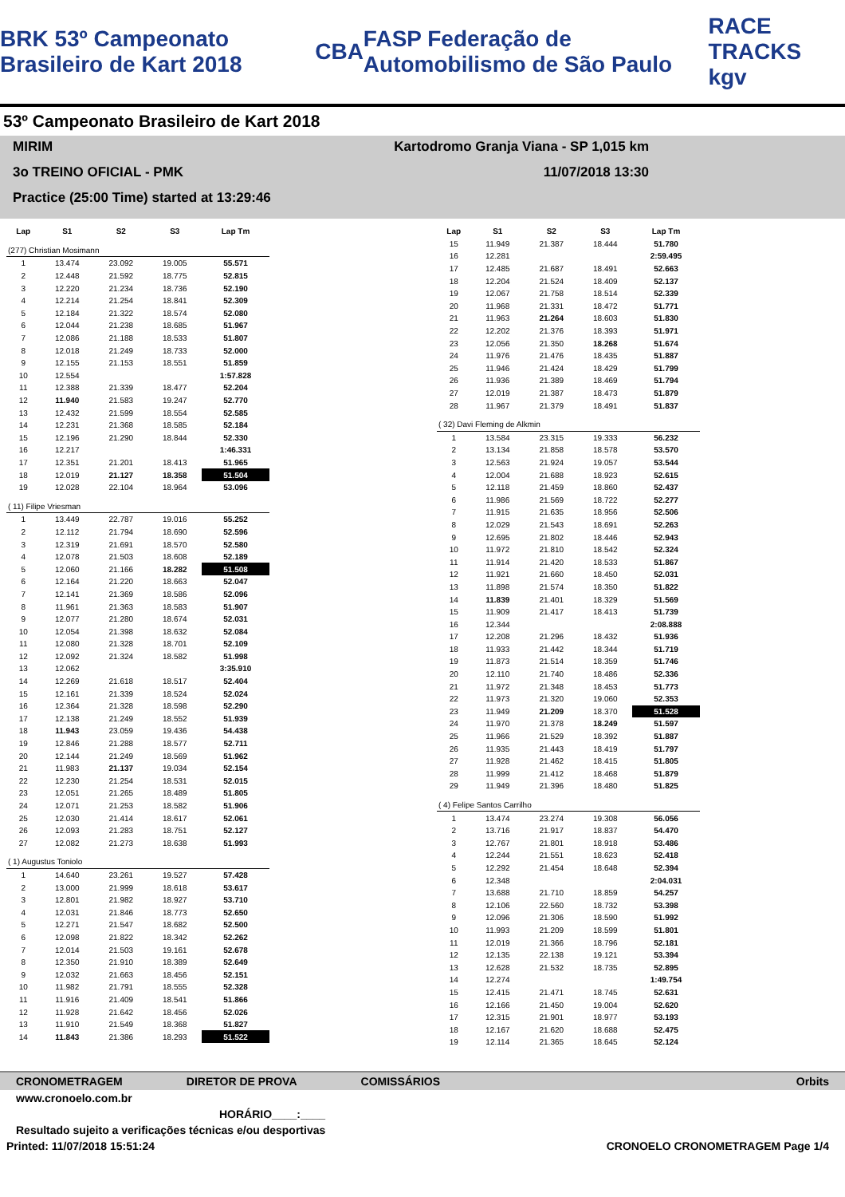BRK 53º Campeonato Brasileiro de Kart 2018 CBA FASP Federação de Automobilismo de São Paulo RACE TRACKS kgv
53º Campeonato Brasileiro de Kart 2018
MIRIM
3o TREINO OFICIAL - PMK
Practice (25:00 Time) started at 13:29:46
Kartodromo Granja Viana - SP 1,015 km
11/07/2018 13:30
| Lap | S1 | S2 | S3 | Lap Tm |
| --- | --- | --- | --- | --- |
| (277) Christian Mosimann | | | | |
| 1 | 13.474 | 23.092 | 19.005 | 55.571 |
| 2 | 12.448 | 21.592 | 18.775 | 52.815 |
| 3 | 12.220 | 21.234 | 18.736 | 52.190 |
| 4 | 12.214 | 21.254 | 18.841 | 52.309 |
| 5 | 12.184 | 21.322 | 18.574 | 52.080 |
| 6 | 12.044 | 21.238 | 18.685 | 51.967 |
| 7 | 12.086 | 21.188 | 18.533 | 51.807 |
| 8 | 12.018 | 21.249 | 18.733 | 52.000 |
| 9 | 12.155 | 21.153 | 18.551 | 51.859 |
| 10 | 12.554 | | | 1:57.828 |
| 11 | 12.388 | 21.339 | 18.477 | 52.204 |
| 12 | 11.940 | 21.583 | 19.247 | 52.770 |
| 13 | 12.432 | 21.599 | 18.554 | 52.585 |
| 14 | 12.231 | 21.368 | 18.585 | 52.184 |
| 15 | 12.196 | 21.290 | 18.844 | 52.330 |
| 16 | 12.217 | | | 1:46.331 |
| 17 | 12.351 | 21.201 | 18.413 | 51.965 |
| 18 | 12.019 | 21.127 | 18.358 | 51.504 |
| 19 | 12.028 | 22.104 | 18.964 | 53.096 |
| ( 11) Filipe Vriesman | | | | |
| 1 | 13.449 | 22.787 | 19.016 | 55.252 |
| 2 | 12.112 | 21.794 | 18.690 | 52.596 |
| 3 | 12.319 | 21.691 | 18.570 | 52.580 |
| 4 | 12.078 | 21.503 | 18.608 | 52.189 |
| 5 | 12.060 | 21.166 | 18.282 | 51.508 |
| 6 | 12.164 | 21.220 | 18.663 | 52.047 |
| 7 | 12.141 | 21.369 | 18.586 | 52.096 |
| 8 | 11.961 | 21.363 | 18.583 | 51.907 |
| 9 | 12.077 | 21.280 | 18.674 | 52.031 |
| 10 | 12.054 | 21.398 | 18.632 | 52.084 |
| 11 | 12.080 | 21.328 | 18.701 | 52.109 |
| 12 | 12.092 | 21.324 | 18.582 | 51.998 |
| 13 | 12.062 | | | 3:35.910 |
| 14 | 12.269 | 21.618 | 18.517 | 52.404 |
| 15 | 12.161 | 21.339 | 18.524 | 52.024 |
| 16 | 12.364 | 21.328 | 18.598 | 52.290 |
| 17 | 12.138 | 21.249 | 18.552 | 51.939 |
| 18 | 11.943 | 23.059 | 19.436 | 54.438 |
| 19 | 12.846 | 21.288 | 18.577 | 52.711 |
| 20 | 12.144 | 21.249 | 18.569 | 51.962 |
| 21 | 11.983 | 21.137 | 19.034 | 52.154 |
| 22 | 12.230 | 21.254 | 18.531 | 52.015 |
| 23 | 12.051 | 21.265 | 18.489 | 51.805 |
| 24 | 12.071 | 21.253 | 18.582 | 51.906 |
| 25 | 12.030 | 21.414 | 18.617 | 52.061 |
| 26 | 12.093 | 21.283 | 18.751 | 52.127 |
| 27 | 12.082 | 21.273 | 18.638 | 51.993 |
| ( 1) Augustus Toniolo | | | | |
| 1 | 14.640 | 23.261 | 19.527 | 57.428 |
| 2 | 13.000 | 21.999 | 18.618 | 53.617 |
| 3 | 12.801 | 21.982 | 18.927 | 53.710 |
| 4 | 12.031 | 21.846 | 18.773 | 52.650 |
| 5 | 12.271 | 21.547 | 18.682 | 52.500 |
| 6 | 12.098 | 21.822 | 18.342 | 52.262 |
| 7 | 12.014 | 21.503 | 19.161 | 52.678 |
| 8 | 12.350 | 21.910 | 18.389 | 52.649 |
| 9 | 12.032 | 21.663 | 18.456 | 52.151 |
| 10 | 11.982 | 21.791 | 18.555 | 52.328 |
| 11 | 11.916 | 21.409 | 18.541 | 51.866 |
| 12 | 11.928 | 21.642 | 18.456 | 52.026 |
| 13 | 11.910 | 21.549 | 18.368 | 51.827 |
| 14 | 11.843 | 21.386 | 18.293 | 51.522 |
| Lap | S1 | S2 | S3 | Lap Tm |
| --- | --- | --- | --- | --- |
| 15 | 11.949 | 21.387 | 18.444 | 51.780 |
| 16 | 12.281 | | | 2:59.495 |
| 17 | 12.485 | 21.687 | 18.491 | 52.663 |
| 18 | 12.204 | 21.524 | 18.409 | 52.137 |
| 19 | 12.067 | 21.758 | 18.514 | 52.339 |
| 20 | 11.968 | 21.331 | 18.472 | 51.771 |
| 21 | 11.963 | 21.264 | 18.603 | 51.830 |
| 22 | 12.202 | 21.376 | 18.393 | 51.971 |
| 23 | 12.056 | 21.350 | 18.268 | 51.674 |
| 24 | 11.976 | 21.476 | 18.435 | 51.887 |
| 25 | 11.946 | 21.424 | 18.429 | 51.799 |
| 26 | 11.936 | 21.389 | 18.469 | 51.794 |
| 27 | 12.019 | 21.387 | 18.473 | 51.879 |
| 28 | 11.967 | 21.379 | 18.491 | 51.837 |
| ( 32) Davi Fleming de Alkmin | | | | |
| 1 | 13.584 | 23.315 | 19.333 | 56.232 |
| 2 | 13.134 | 21.858 | 18.578 | 53.570 |
| 3 | 12.563 | 21.924 | 19.057 | 53.544 |
| 4 | 12.004 | 21.688 | 18.923 | 52.615 |
| 5 | 12.118 | 21.459 | 18.860 | 52.437 |
| 6 | 11.986 | 21.569 | 18.722 | 52.277 |
| 7 | 11.915 | 21.635 | 18.956 | 52.506 |
| 8 | 12.029 | 21.543 | 18.691 | 52.263 |
| 9 | 12.695 | 21.802 | 18.446 | 52.943 |
| 10 | 11.972 | 21.810 | 18.542 | 52.324 |
| 11 | 11.914 | 21.420 | 18.533 | 51.867 |
| 12 | 11.921 | 21.660 | 18.450 | 52.031 |
| 13 | 11.898 | 21.574 | 18.350 | 51.822 |
| 14 | 11.839 | 21.401 | 18.329 | 51.569 |
| 15 | 11.909 | 21.417 | 18.413 | 51.739 |
| 16 | 12.344 | | | 2:08.888 |
| 17 | 12.208 | 21.296 | 18.432 | 51.936 |
| 18 | 11.933 | 21.442 | 18.344 | 51.719 |
| 19 | 11.873 | 21.514 | 18.359 | 51.746 |
| 20 | 12.110 | 21.740 | 18.486 | 52.336 |
| 21 | 11.972 | 21.348 | 18.453 | 51.773 |
| 22 | 11.973 | 21.320 | 19.060 | 52.353 |
| 23 | 11.949 | 21.209 | 18.370 | 51.528 |
| 24 | 11.970 | 21.378 | 18.249 | 51.597 |
| 25 | 11.966 | 21.529 | 18.392 | 51.887 |
| 26 | 11.935 | 21.443 | 18.419 | 51.797 |
| 27 | 11.928 | 21.462 | 18.415 | 51.805 |
| 28 | 11.999 | 21.412 | 18.468 | 51.879 |
| 29 | 11.949 | 21.396 | 18.480 | 51.825 |
| ( 4) Felipe Santos Carrilho | | | | |
| 1 | 13.474 | 23.274 | 19.308 | 56.056 |
| 2 | 13.716 | 21.917 | 18.837 | 54.470 |
| 3 | 12.767 | 21.801 | 18.918 | 53.486 |
| 4 | 12.244 | 21.551 | 18.623 | 52.418 |
| 5 | 12.292 | 21.454 | 18.648 | 52.394 |
| 6 | 12.348 | | | 2:04.031 |
| 7 | 13.688 | 21.710 | 18.859 | 54.257 |
| 8 | 12.106 | 22.560 | 18.732 | 53.398 |
| 9 | 12.096 | 21.306 | 18.590 | 51.992 |
| 10 | 11.993 | 21.209 | 18.599 | 51.801 |
| 11 | 12.019 | 21.366 | 18.796 | 52.181 |
| 12 | 12.135 | 22.138 | 19.121 | 53.394 |
| 13 | 12.628 | 21.532 | 18.735 | 52.895 |
| 14 | 12.274 | | | 1:49.754 |
| 15 | 12.415 | 21.471 | 18.745 | 52.631 |
| 16 | 12.166 | 21.450 | 19.004 | 52.620 |
| 17 | 12.315 | 21.901 | 18.977 | 53.193 |
| 18 | 12.167 | 21.620 | 18.688 | 52.475 |
| 19 | 12.114 | 21.365 | 18.645 | 52.124 |
CRONOMETRAGEM DIRETOR DE PROVA COMISSÁRIOS Orbits
www.cronoelo.com.br
HORÁRIO____:____
Resultado sujeito a verificações técnicas e/ou desportivas
Printed: 11/07/2018 15:51:24 CRONOELO CRONOMETRAGEM Page 1/4